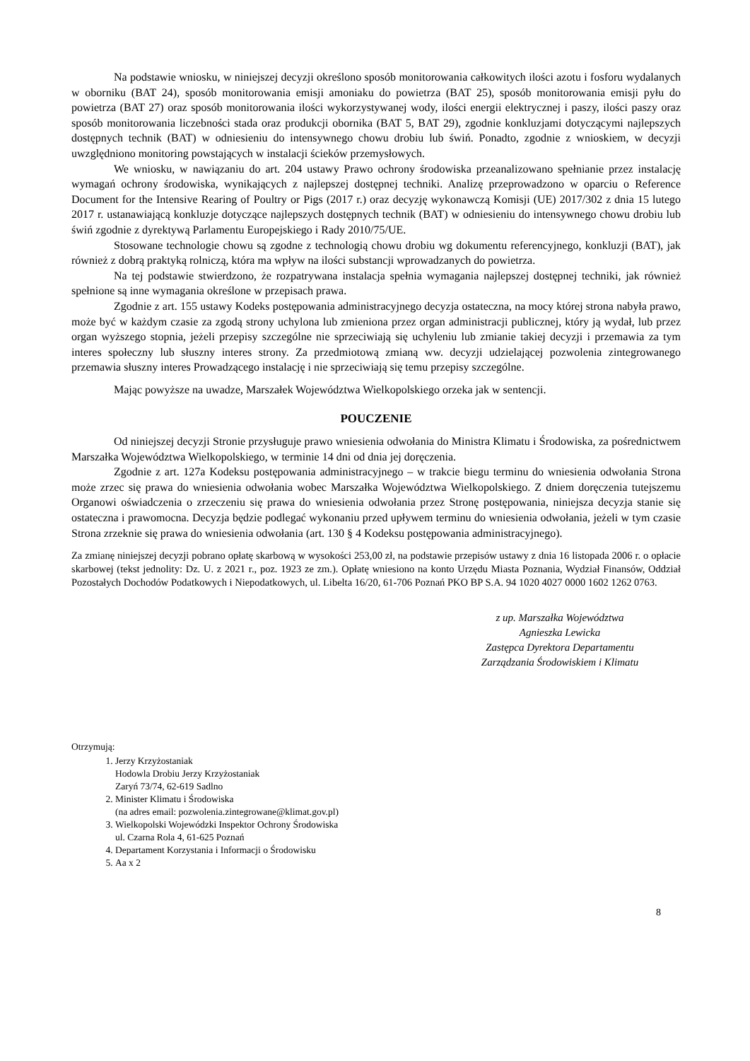Na podstawie wniosku, w niniejszej decyzji określono sposób monitorowania całkowitych ilości azotu i fosforu wydalanych w oborniku (BAT 24), sposób monitorowania emisji amoniaku do powietrza (BAT 25), sposób monitorowania emisji pyłu do powietrza (BAT 27) oraz sposób monitorowania ilości wykorzystywanej wody, ilości energii elektrycznej i paszy, ilości paszy oraz sposób monitorowania liczebności stada oraz produkcji obornika (BAT 5, BAT 29), zgodnie konkluzjami dotyczącymi najlepszych dostępnych technik (BAT) w odniesieniu do intensywnego chowu drobiu lub świń. Ponadto, zgodnie z wnioskiem, w decyzji uwzględniono monitoring powstających w instalacji ścieków przemysłowych.
We wniosku, w nawiązaniu do art. 204 ustawy Prawo ochrony środowiska przeanalizowano spełnianie przez instalację wymagań ochrony środowiska, wynikających z najlepszej dostępnej techniki. Analizę przeprowadzono w oparciu o Reference Document for the Intensive Rearing of Poultry or Pigs (2017 r.) oraz decyzję wykonawczą Komisji (UE) 2017/302 z dnia 15 lutego 2017 r. ustanawiającą konkluzje dotyczące najlepszych dostępnych technik (BAT) w odniesieniu do intensywnego chowu drobiu lub świń zgodnie z dyrektywą Parlamentu Europejskiego i Rady 2010/75/UE.
Stosowane technologie chowu są zgodne z technologią chowu drobiu wg dokumentu referencyjnego, konkluzji (BAT), jak również z dobrą praktyką rolniczą, która ma wpływ na ilości substancji wprowadzanych do powietrza.
Na tej podstawie stwierdzono, że rozpatrywana instalacja spełnia wymagania najlepszej dostępnej techniki, jak również spełnione są inne wymagania określone w przepisach prawa.
Zgodnie z art. 155 ustawy Kodeks postępowania administracyjnego decyzja ostateczna, na mocy której strona nabyła prawo, może być w każdym czasie za zgodą strony uchylona lub zmieniona przez organ administracji publicznej, który ją wydał, lub przez organ wyższego stopnia, jeżeli przepisy szczególne nie sprzeciwiają się uchyleniu lub zmianie takiej decyzji i przemawia za tym interes społeczny lub słuszny interes strony. Za przedmiotową zmianą ww. decyzji udzielającej pozwolenia zintegrowanego przemawia słuszny interes Prowadzącego instalację i nie sprzeciwiają się temu przepisy szczególne.
Mając powyższe na uwadze, Marszałek Województwa Wielkopolskiego orzeka jak w sentencji.
POUCZENIE
Od niniejszej decyzji Stronie przysługuje prawo wniesienia odwołania do Ministra Klimatu i Środowiska, za pośrednictwem Marszałka Województwa Wielkopolskiego, w terminie 14 dni od dnia jej doręczenia.
Zgodnie z art. 127a Kodeksu postępowania administracyjnego – w trakcie biegu terminu do wniesienia odwołania Strona może zrzec się prawa do wniesienia odwołania wobec Marszałka Województwa Wielkopolskiego. Z dniem doręczenia tutejszemu Organowi oświadczenia o zrzeczeniu się prawa do wniesienia odwołania przez Stronę postępowania, niniejsza decyzja stanie się ostateczna i prawomocna. Decyzja będzie podlegać wykonaniu przed upływem terminu do wniesienia odwołania, jeżeli w tym czasie Strona zrzeknie się prawa do wniesienia odwołania (art. 130 § 4 Kodeksu postępowania administracyjnego).
Za zmianę niniejszej decyzji pobrano opłatę skarbową w wysokości 253,00 zł, na podstawie przepisów ustawy z dnia 16 listopada 2006 r. o opłacie skarbowej (tekst jednolity: Dz. U. z 2021 r., poz. 1923 ze zm.). Opłatę wniesiono na konto Urzędu Miasta Poznania, Wydział Finansów, Oddział Pozostałych Dochodów Podatkowych i Niepodatkowych, ul. Libelta 16/20, 61-706 Poznań PKO BP S.A. 94 1020 4027 0000 1602 1262 0763.
z up. Marszałka Województwa
Agnieszka Lewicka
Zastępca Dyrektora Departamentu
Zarządzania Środowiskiem i Klimatu
Otrzymują:
1. Jerzy Krzyżostaniak
Hodowla Drobiu Jerzy Krzyżostaniak
Zaryń 73/74, 62-619 Sadlno
2. Minister Klimatu i Środowiska
(na adres email: pozwolenia.zintegrowane@klimat.gov.pl)
3. Wielkopolski Wojewódzki Inspektor Ochrony Środowiska
ul. Czarna Rola 4, 61-625 Poznań
4. Departament Korzystania i Informacji o Środowisku
5. Aa x 2
8